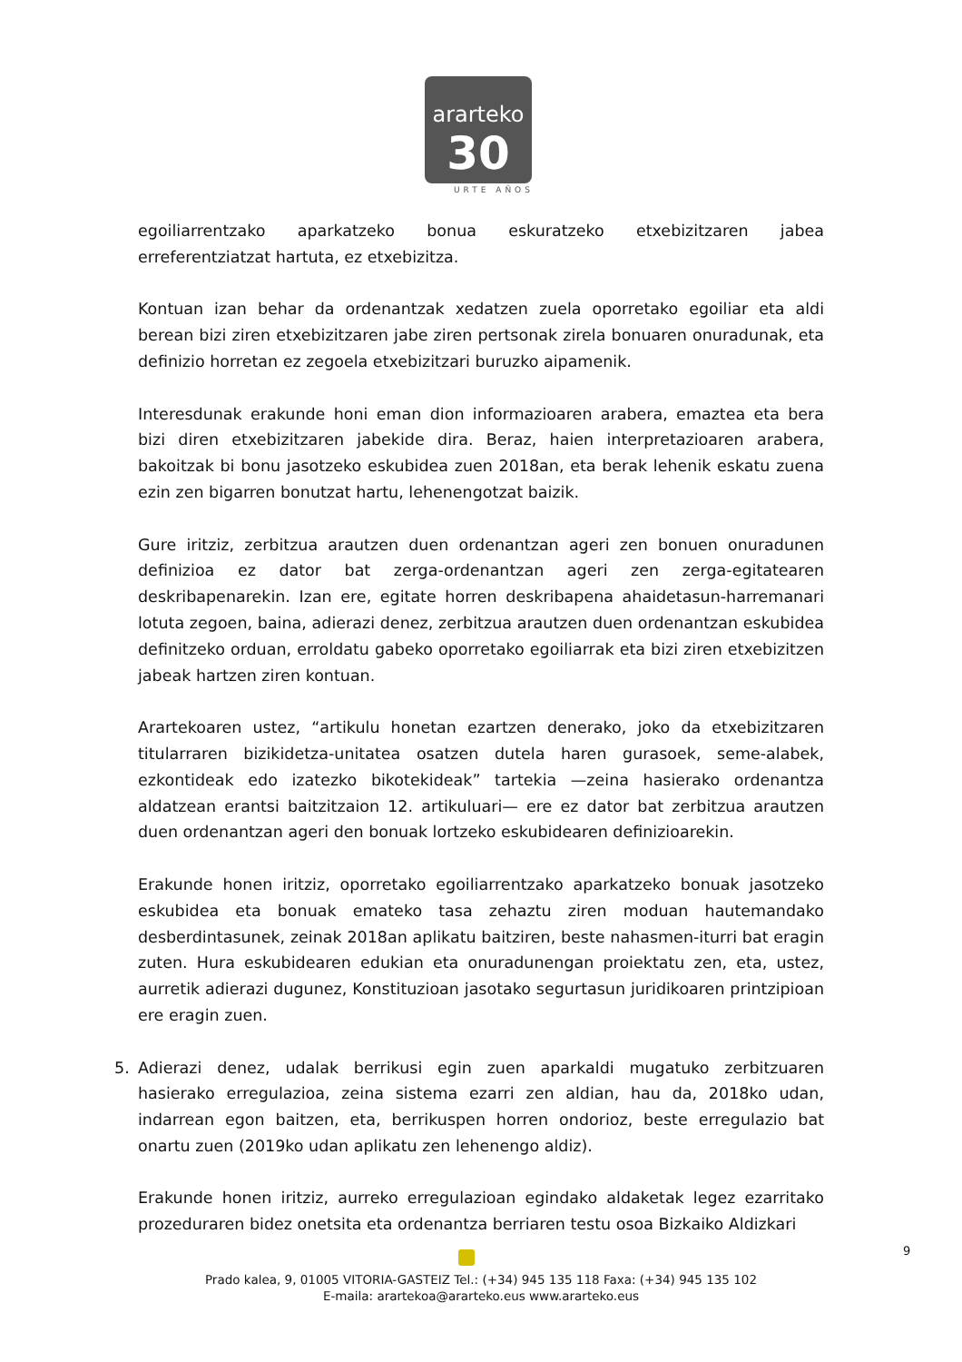ararteko
30
URTE AÑOS
egoiliarrentzako aparkatzeko bonua eskuratzeko etxebizitzaren jabea erreferentziatzat hartuta, ez etxebizitza.
Kontuan izan behar da ordenantzak xedatzen zuela oporretako egoiliar eta aldi berean bizi ziren etxebizitzaren jabe ziren pertsonak zirela bonuaren onuradunak, eta definizio horretan ez zegoela etxebizitzari buruzko aipamenik.
Interesdunak erakunde honi eman dion informazioaren arabera, emaztea eta bera bizi diren etxebizitzaren jabekide dira. Beraz, haien interpretazioaren arabera, bakoitzak bi bonu jasotzeko eskubidea zuen 2018an, eta berak lehenik eskatu zuena ezin zen bigarren bonutzat hartu, lehenengotzat baizik.
Gure iritziz, zerbitzua arautzen duen ordenantzan ageri zen bonuen onuradunen definizioa ez dator bat zerga-ordenantzan ageri zen zerga-egitatearen deskribapenarekin. Izan ere, egitate horren deskribapena ahaidetasun-harremanari lotuta zegoen, baina, adierazi denez, zerbitzua arautzen duen ordenantzan eskubidea definitzeko orduan, erroldatu gabeko oporretako egoiliarrak eta bizi ziren etxebizitzen jabeak hartzen ziren kontuan.
Arartekoaren ustez, “artikulu honetan ezartzen denerako, joko da etxebizitzaren titularraren bizikidetza-unitatea osatzen dutela haren gurasoek, seme-alabek, ezkontideak edo izatezko bikotekideak” tartekia —zeina hasierako ordenantza aldatzean erantsi baitzitzaion 12. artikuluari— ere ez dator bat zerbitzua arautzen duen ordenantzan ageri den bonuak lortzeko eskubidearen definizioarekin.
Erakunde honen iritziz, oporretako egoiliarrentzako aparkatzeko bonuak jasotzeko eskubidea eta bonuak emateko tasa zehaztu ziren moduan hautemandako desberdintasunek, zeinak 2018an aplikatu baitziren, beste nahasmen-iturri bat eragin zuten. Hura eskubidearen edukian eta onuradunengan proiektatu zen, eta, ustez, aurretik adierazi dugunez, Konstituzioan jasotako segurtasun juridikoaren printzipioan ere eragin zuen.
5. Adierazi denez, udalak berrikusi egin zuen aparkaldi mugatuko zerbitzuaren hasierako erregulazioa, zeina sistema ezarri zen aldian, hau da, 2018ko udan, indarrean egon baitzen, eta, berrikuspen horren ondorioz, beste erregulazio bat onartu zuen (2019ko udan aplikatu zen lehenengo aldiz).
Erakunde honen iritziz, aurreko erregulazioan egindako aldaketak legez ezarritako prozeduraren bidez onetsita eta ordenantza berriaren testu osoa Bizkaiko Aldizkari
9
Prado kalea, 9, 01005 VITORIA-GASTEIZ Tel.: (+34) 945 135 118 Faxa: (+34) 945 135 102
E-maila: arartekoa@ararteko.eus www.ararteko.eus